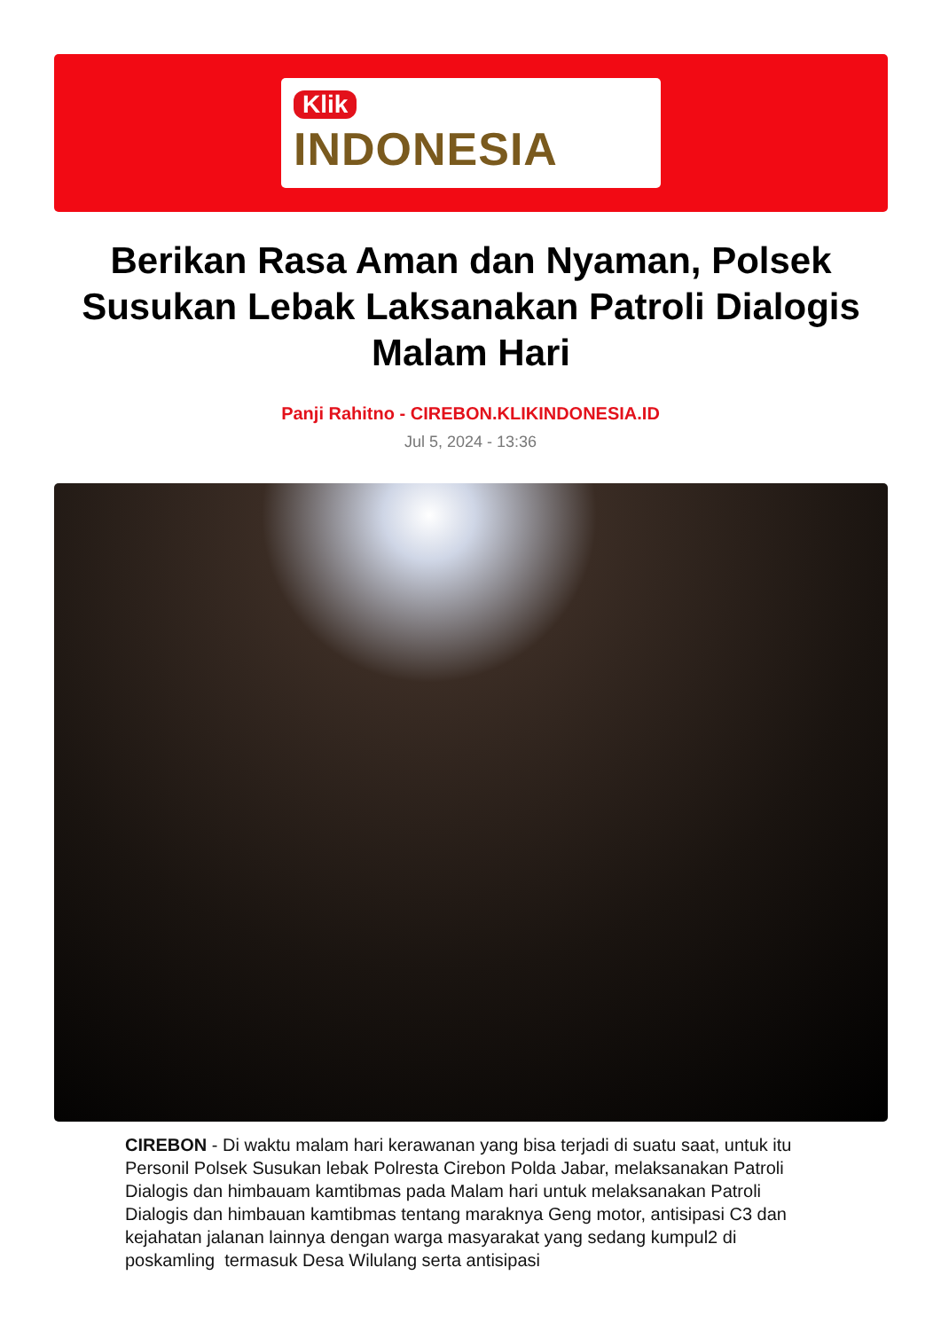Klik
INDONESIA
Berikan Rasa Aman dan Nyaman, Polsek Susukan Lebak Laksanakan Patroli Dialogis Malam Hari
Panji Rahitno - CIREBON.KLIKINDONESIA.ID
Jul 5, 2024 - 13:36
CIREBON - Di waktu malam hari kerawanan yang bisa terjadi di suatu saat, untuk itu Personil Polsek Susukan lebak Polresta Cirebon Polda Jabar, melaksanakan Patroli Dialogis dan himbauam kamtibmas pada Malam hari untuk melaksanakan Patroli Dialogis dan himbauan kamtibmas tentang maraknya Geng motor, antisipasi C3 dan kejahatan jalanan lainnya dengan warga masyarakat yang sedang kumpul2 di poskamling termasuk Desa Wilulang serta antisipasi